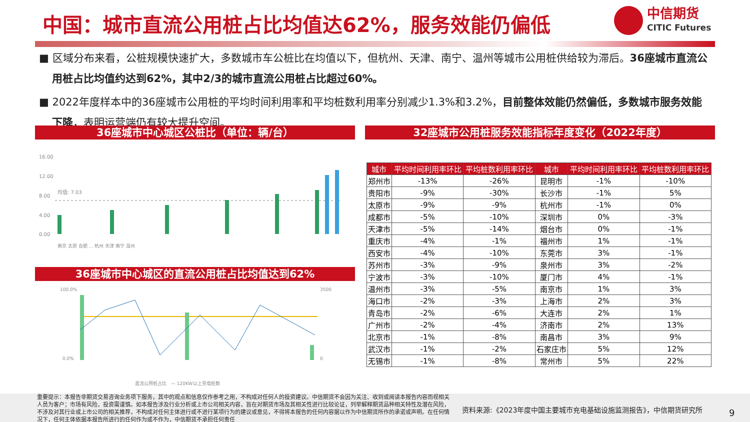中国：城市直流公用桩占比均值达62%，服务效能仍偏低
中信期货
CITIC Futures
■ 区域分布来看，公桩规模快速扩大，多数城市车公桩比在均值以下，但杭州、天津、南宁、温州等城市公用桩供给较为滞后。36座城市直流公用桩占比均值约达到62%，其中2/3的城市直流公用桩占比超过60%。
■ 2022年度样本中的36座城市公用桩的平均时间利用率和平均桩数利用率分别减少1.3%和3.2%，目前整体效能仍然偏低，多数城市服务效能下降，表明运营端仍有较大提升空间。
36座城市中心城区公桩比（单位：辆/台） 32座城市公用桩服务效能指标年度变化（2022年度）
16.00
12.00
8.00
4.00
0.00
均值: 7.03
南京 太原 合肥 … 杭州 天津 南宁 温州
36座城市中心城区的直流公用桩占比均值达到62%
100.0%
0.0%
3500
0
直流公用桩占比　— 120KW以上充电桩数
| 城市 | 平均时间利用率环比 | 平均桩数利用率环比 | 城市 | 平均时间利用率环比 | 平均桩数利用率环比 |
| --- | --- | --- | --- | --- | --- |
| 郑州市 | -13% | -26% | 昆明市 | -1% | -10% |
| 贵阳市 | -9% | -30% | 长沙市 | -1% | 5% |
| 太原市 | -9% | -9% | 杭州市 | -1% | 0% |
| 成都市 | -5% | -10% | 深圳市 | 0% | -3% |
| 天津市 | -5% | -14% | 烟台市 | 0% | -1% |
| 重庆市 | -4% | -1% | 福州市 | 1% | -1% |
| 西安市 | -4% | -10% | 东莞市 | 3% | -1% |
| 苏州市 | -3% | -9% | 泉州市 | 3% | -2% |
| 宁波市 | -3% | -10% | 厦门市 | 4% | -1% |
| 温州市 | -3% | -5% | 南京市 | 1% | 3% |
| 海口市 | -2% | -3% | 上海市 | 2% | 3% |
| 青岛市 | -2% | -6% | 大连市 | 2% | 1% |
| 广州市 | -2% | -4% | 济南市 | 2% | 13% |
| 北京市 | -1% | -8% | 南昌市 | 3% | 9% |
| 武汉市 | -1% | -2% | 石家庄市 | 5% | 12% |
| 无锡市 | -1% | -8% | 常州市 | 5% | 22% |
重要提示：本报告非期货交易咨询业务项下服务，其中的观点和信息仅作参考之用，不构成对任何人的投资建议。中信期货不会因为关注、收到或阅读本报告内容而视相关人员为客户；市场有风险，投资需谨慎。如本报告涉及行业分析或上市公司相关内容，旨在对期货市场及其相关性进行比较论证，列举解释期货品种相关特性及潜在风险，不涉及对其行业或上市公司的相关推荐，不构成对任何主体进行或不进行某项行为的建议或意见，不得将本报告的任何内容据以作为中信期货所作的承诺或声明。在任何情况下，任何主体依据本报告所进行的任何作为或不作为，中信期货不承担任何责任
资料来源:《2023年度中国主要城市充电基础设施监测报告》，中信期货研究所
9